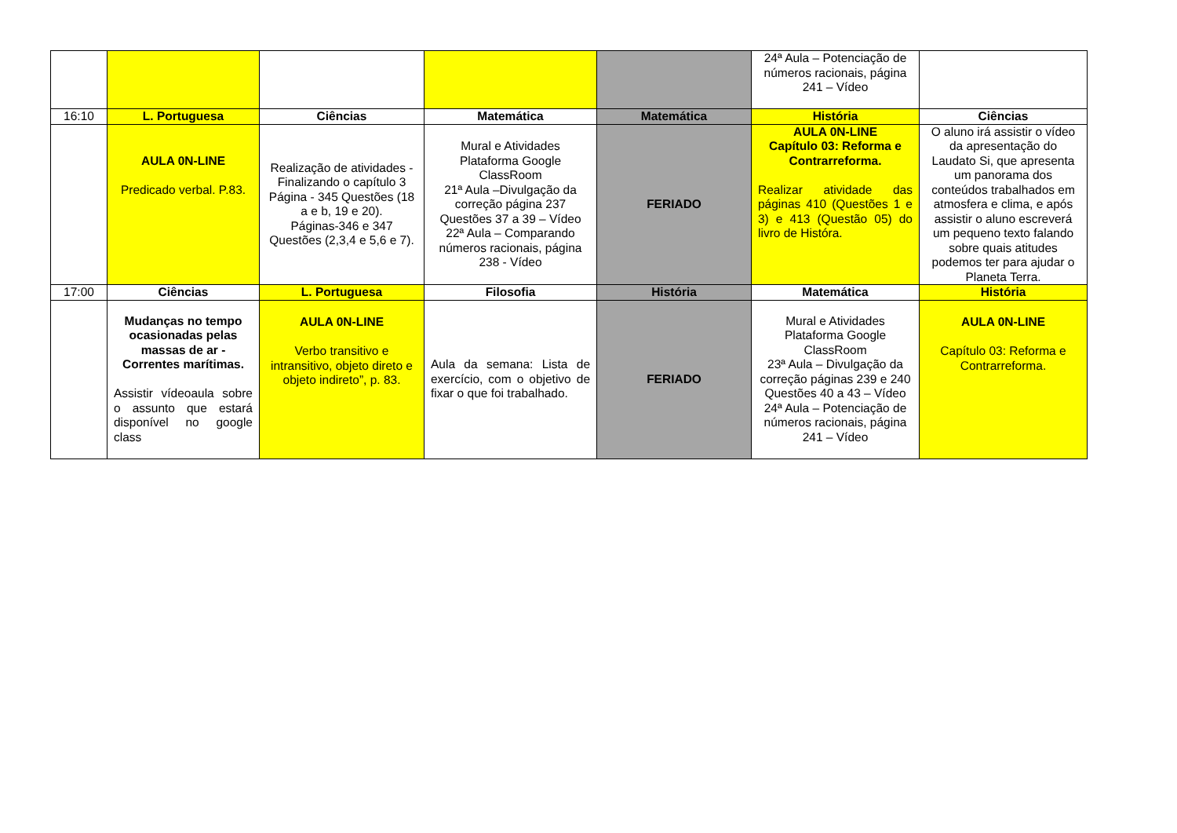| | | | | | 24ª Aula – Potenciação de números racionais, página 241 – Vídeo | |
| 16:10 | L. Portuguesa | Ciências | Matemática | Matemática | História | Ciências |
| | AULA 0N-LINE Predicado verbal. P.83. | Realização de atividades - Finalizando o capítulo 3 Página - 345 Questões (18 a e b, 19 e 20). Páginas-346 e 347 Questões (2,3,4 e 5,6 e 7). | Mural e Atividades Plataforma Google ClassRoom 21ª Aula –Divulgação da correção página 237 Questões 37 a 39 – Vídeo 22ª Aula – Comparando números racionais, página 238 - Vídeo | FERIADO | AULA 0N-LINE Capítulo 03: Reforma e Contrarreforma. Realizar atividade das páginas 410 (Questões 1 e 3) e 413 (Questão 05) do livro de Histórа. | O aluno irá assistir o vídeo da apresentação do Laudato Si, que apresenta um panorama dos conteúdos trabalhados em atmosfera e clima, e após assistir o aluno escreverá um pequeno texto falando sobre quais atitudes podemos ter para ajudar o Planeta Terra. |
| 17:00 | Ciências | L. Portuguesa | Filosofia | História | Matemática | História |
| | Mudanças no tempo ocasionadas pelas massas de ar - Correntes marítimas. Assistir vídeoaula sobre o assunto que estará disponível no google class | AULA 0N-LINE Verbo transitivo e intransitivo, objeto direto e objeto indireto”, p. 83. | Aula da semana: Lista de exercício, com o objetivo de fixar o que foi trabalhado. | FERIADO | Mural e Atividades Plataforma Google ClassRoom 23ª Aula – Divulgação da correção páginas 239 e 240 Questões 40 a 43 – Vídeo 24ª Aula – Potenciação de números racionais, página 241 – Vídeo | AULA 0N-LINE Capítulo 03: Reforma e Contrarreforma. |